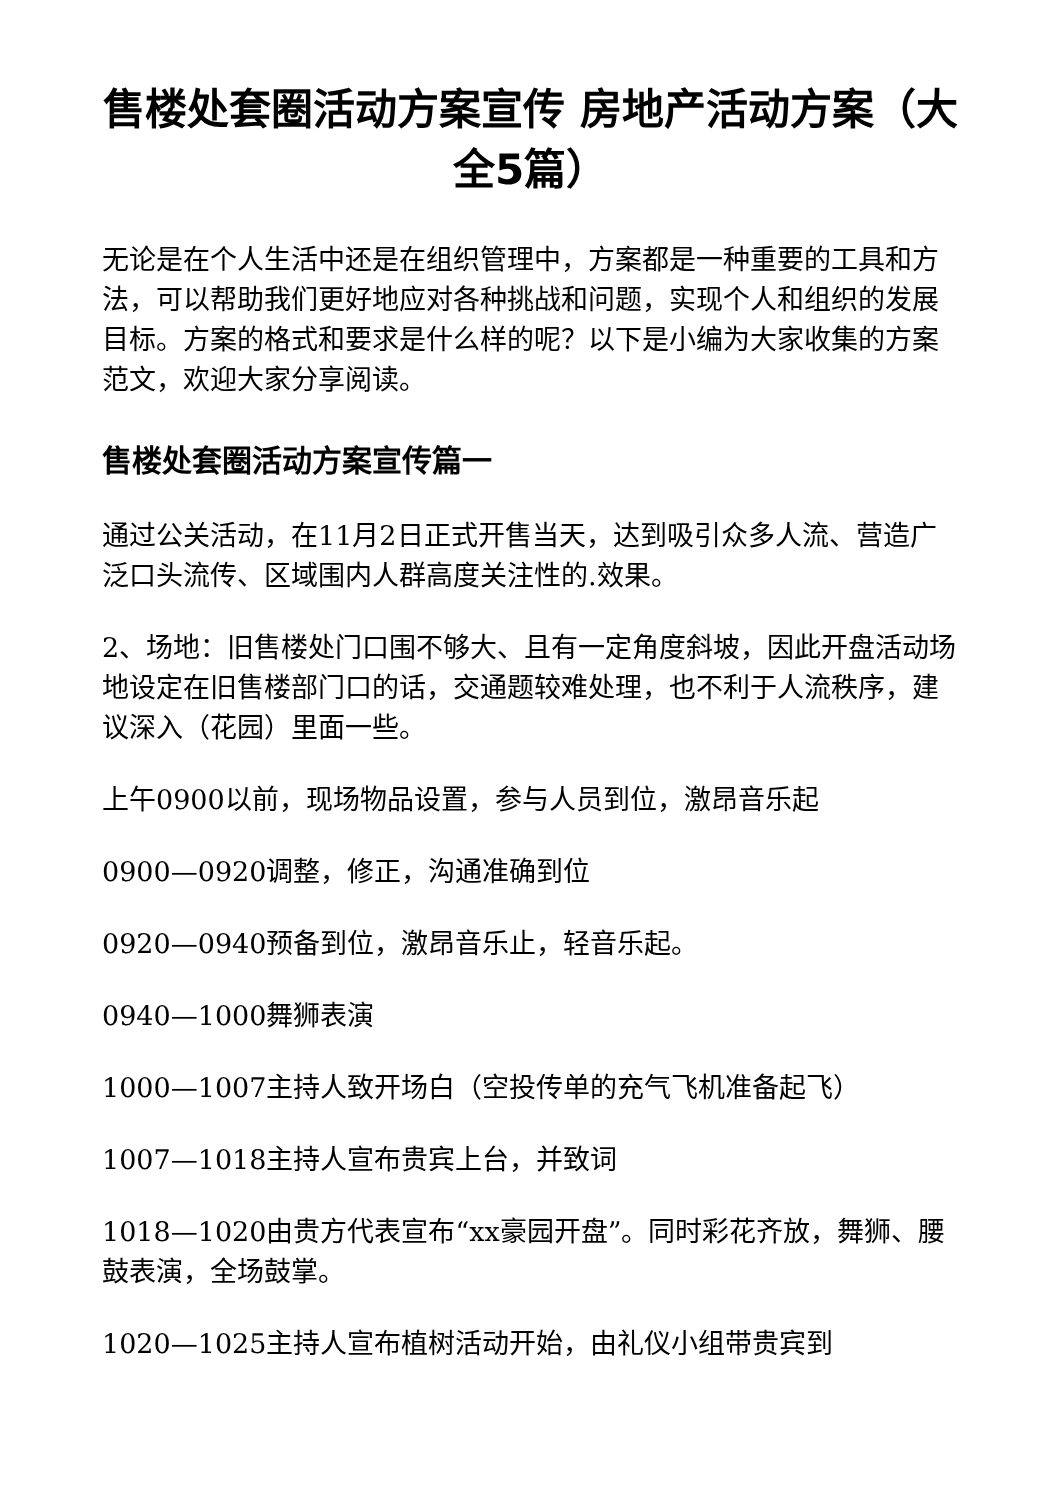售楼处套圈活动方案宣传 房地产活动方案（大全5篇）
无论是在个人生活中还是在组织管理中，方案都是一种重要的工具和方法，可以帮助我们更好地应对各种挑战和问题，实现个人和组织的发展目标。方案的格式和要求是什么样的呢？以下是小编为大家收集的方案范文，欢迎大家分享阅读。
售楼处套圈活动方案宣传篇一
通过公关活动，在11月2日正式开售当天，达到吸引众多人流、营造广泛口头流传、区域围内人群高度关注性的.效果。
2、场地：旧售楼处门口围不够大、且有一定角度斜坡，因此开盘活动场地设定在旧售楼部门口的话，交通题较难处理，也不利于人流秩序，建议深入（花园）里面一些。
上午0900以前，现场物品设置，参与人员到位，激昂音乐起
0900—0920调整，修正，沟通准确到位
0920—0940预备到位，激昂音乐止，轻音乐起。
0940—1000舞狮表演
1000—1007主持人致开场白（空投传单的充气飞机准备起飞）
1007—1018主持人宣布贵宾上台，并致词
1018—1020由贵方代表宣布“xx豪园开盘”。同时彩花齐放，舞狮、腰鼓表演，全场鼓掌。
1020—1025主持人宣布植树活动开始，由礼仪小组带贵宾到